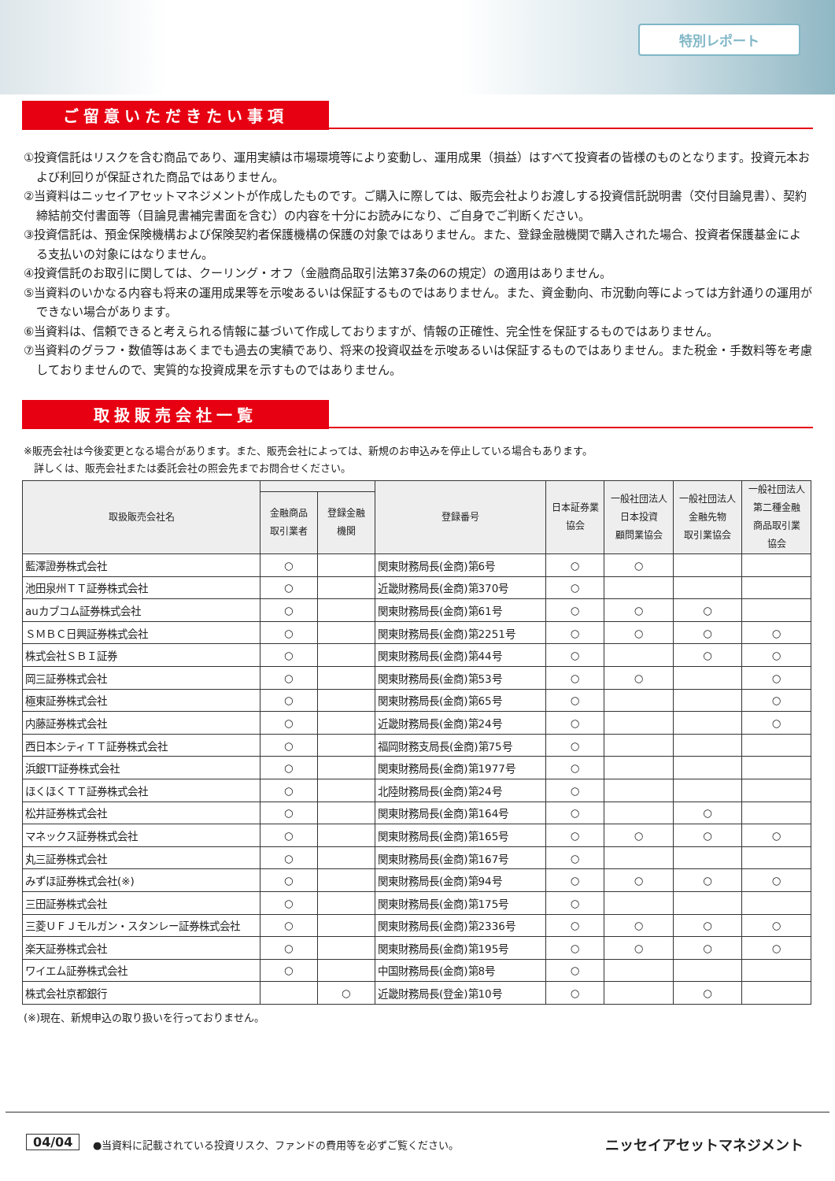特別レポート
ご留意いただきたい事項
①投資信託はリスクを含む商品であり、運用実績は市場環境等により変動し、運用成果（損益）はすべて投資者の皆様のものとなります。投資元本および利回りが保証された商品ではありません。
②当資料はニッセイアセットマネジメントが作成したものです。ご購入に際しては、販売会社よりお渡しする投資信託説明書（交付目論見書）、契約締結前交付書面等（目論見書補完書面を含む）の内容を十分にお読みになり、ご自身でご判断ください。
③投資信託は、預金保険機構および保険契約者保護機構の保護の対象ではありません。また、登録金融機関で購入された場合、投資者保護基金による支払いの対象にはなりません。
④投資信託のお取引に関しては、クーリング・オフ（金融商品取引法第37条の6の規定）の適用はありません。
⑤当資料のいかなる内容も将来の運用成果等を示唆あるいは保証するものではありません。また、資金動向、市況動向等によっては方針通りの運用ができない場合があります。
⑥当資料は、信頼できると考えられる情報に基づいて作成しておりますが、情報の正確性、完全性を保証するものではありません。
⑦当資料のグラフ・数値等はあくまでも過去の実績であり、将来の投資収益を示唆あるいは保証するものではありません。また税金・手数料等を考慮しておりませんので、実質的な投資成果を示すものではありません。
取扱販売会社一覧
※販売会社は今後変更となる場合があります。また、販売会社によっては、新規のお申込みを停止している場合もあります。
　詳しくは、販売会社または委託会社の照会先までお問合せください。
| 取扱販売会社名 | | | 登録番号 | 日本証券業 協会 | 一般社団法人 日本投資 顧問業協会 | 一般社団法人 金融先物 取引業協会 | 一般社団法人 第二種金融 商品取引業 協会 |
| --- | --- | --- | --- | --- | --- | --- | --- |
| | 金融商品 取引業者 | 登録金融 機関 | | | | | |
| 藍澤證券株式会社 | ○ | | 関東財務局長(金商)第6号 | ○ | ○ | | |
| 池田泉州ＴＴ証券株式会社 | ○ | | 近畿財務局長(金商)第370号 | ○ | | | |
| auカブコム証券株式会社 | ○ | | 関東財務局長(金商)第61号 | ○ | ○ | ○ | |
| ＳＭＢＣ日興証券株式会社 | ○ | | 関東財務局長(金商)第2251号 | ○ | ○ | ○ | ○ |
| 株式会社ＳＢＩ証券 | ○ | | 関東財務局長(金商)第44号 | ○ | | ○ | ○ |
| 岡三証券株式会社 | ○ | | 関東財務局長(金商)第53号 | ○ | ○ | | ○ |
| 極東証券株式会社 | ○ | | 関東財務局長(金商)第65号 | ○ | | | ○ |
| 内藤証券株式会社 | ○ | | 近畿財務局長(金商)第24号 | ○ | | | ○ |
| 西日本シティＴＴ証券株式会社 | ○ | | 福岡財務支局長(金商)第75号 | ○ | | | |
| 浜銀TT証券株式会社 | ○ | | 関東財務局長(金商)第1977号 | ○ | | | |
| ほくほくＴＴ証券株式会社 | ○ | | 北陸財務局長(金商)第24号 | ○ | | | |
| 松井証券株式会社 | ○ | | 関東財務局長(金商)第164号 | ○ | | ○ | |
| マネックス証券株式会社 | ○ | | 関東財務局長(金商)第165号 | ○ | ○ | ○ | ○ |
| 丸三証券株式会社 | ○ | | 関東財務局長(金商)第167号 | ○ | | | |
| みずほ証券株式会社(※) | ○ | | 関東財務局長(金商)第94号 | ○ | ○ | ○ | ○ |
| 三田証券株式会社 | ○ | | 関東財務局長(金商)第175号 | ○ | | | |
| 三菱ＵＦＪモルガン・スタンレー証券株式会社 | ○ | | 関東財務局長(金商)第2336号 | ○ | ○ | ○ | ○ |
| 楽天証券株式会社 | ○ | | 関東財務局長(金商)第195号 | ○ | ○ | ○ | ○ |
| ワイエム証券株式会社 | ○ | | 中国財務局長(金商)第8号 | ○ | | | |
| 株式会社京都銀行 | | ○ | 近畿財務局長(登金)第10号 | ○ | | ○ | |
(※)現在、新規申込の取り扱いを行っておりません。
04/04
●当資料に記載されている投資リスク、ファンドの費用等を必ずご覧ください。
ニッセイアセットマネジメント